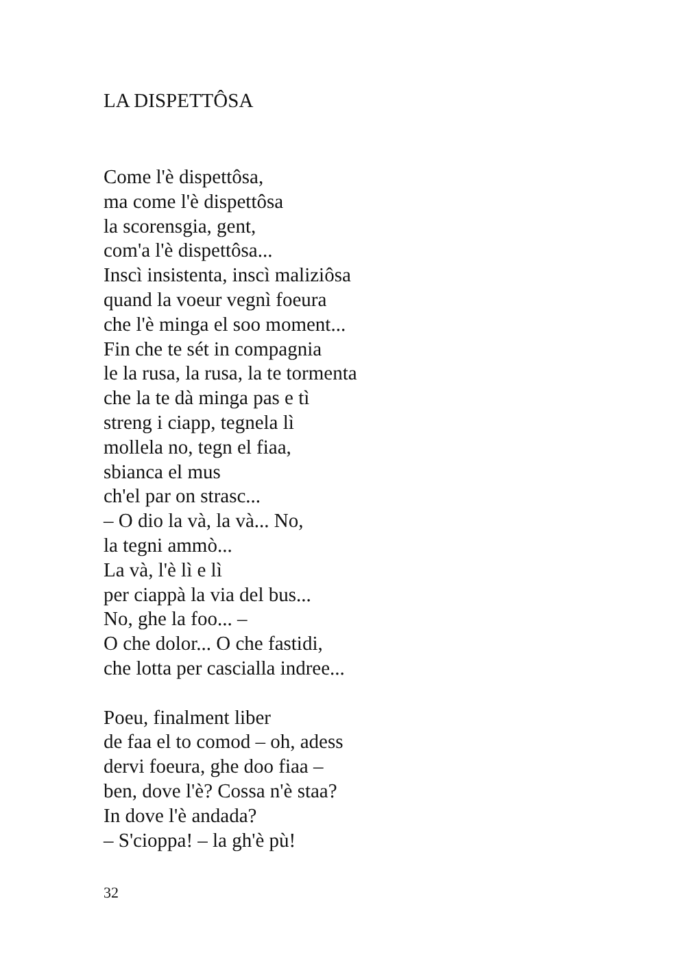LA DISPETTÔSA
Come l'è dispettôsa,
ma come l'è dispettôsa
la scorensgia, gent,
com'a l'è dispettôsa...
Inscì insistenta, inscì maliziôsa
quand la voeur vegnì foeura
che l'è minga el soo moment...
Fin che te sét in compagnia
le la rusa, la rusa, la te tormenta
che la te dà minga pas e tì
streng i ciapp, tegnela lì
mollela no, tegn el fiaa,
sbianca el mus
ch'el par on strasc...
– O dio la và, la và... No,
la tegni ammò...
La và, l'è lì e lì
per ciappà la via del bus...
No, ghe la foo... –
O che dolor... O che fastidi,
che lotta per cascialla indree...
Poeu, finalment liber
de faa el to comod – oh, adess
dervi foeura, ghe doo fiaa –
ben, dove l'è? Cossa n'è staa?
In dove l'è andada?
– S'cioppa! – la gh'è pù!
32